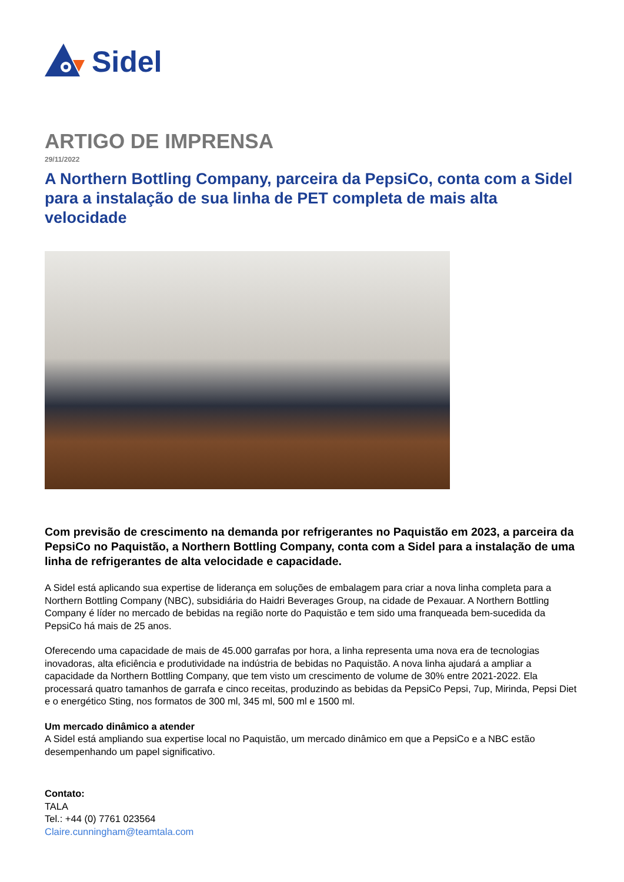Sidel
ARTIGO DE IMPRENSA
29/11/2022
A Northern Bottling Company, parceira da PepsiCo, conta com a Sidel para a instalação de sua linha de PET completa de mais alta velocidade
Com previsão de crescimento na demanda por refrigerantes no Paquistão em 2023, a parceira da PepsiCo no Paquistão, a Northern Bottling Company, conta com a Sidel para a instalação de uma linha de refrigerantes de alta velocidade e capacidade.
A Sidel está aplicando sua expertise de liderança em soluções de embalagem para criar a nova linha completa para a Northern Bottling Company (NBC), subsidiária do Haidri Beverages Group, na cidade de Pexauar. A Northern Bottling Company é líder no mercado de bebidas na região norte do Paquistão e tem sido uma franqueada bem-sucedida da PepsiCo há mais de 25 anos.
Oferecendo uma capacidade de mais de 45.000 garrafas por hora, a linha representa uma nova era de tecnologias inovadoras, alta eficiência e produtividade na indústria de bebidas no Paquistão. A nova linha ajudará a ampliar a capacidade da Northern Bottling Company, que tem visto um crescimento de volume de 30% entre 2021-2022. Ela processará quatro tamanhos de garrafa e cinco receitas, produzindo as bebidas da PepsiCo Pepsi, 7up, Mirinda, Pepsi Diet e o energético Sting, nos formatos de 300 ml, 345 ml, 500 ml e 1500 ml.
Um mercado dinâmico a atender
A Sidel está ampliando sua expertise local no Paquistão, um mercado dinâmico em que a PepsiCo e a NBC estão desempenhando um papel significativo.
Contato:
TALA
Tel.: +44 (0) 7761 023564
Claire.cunningham@teamtala.com